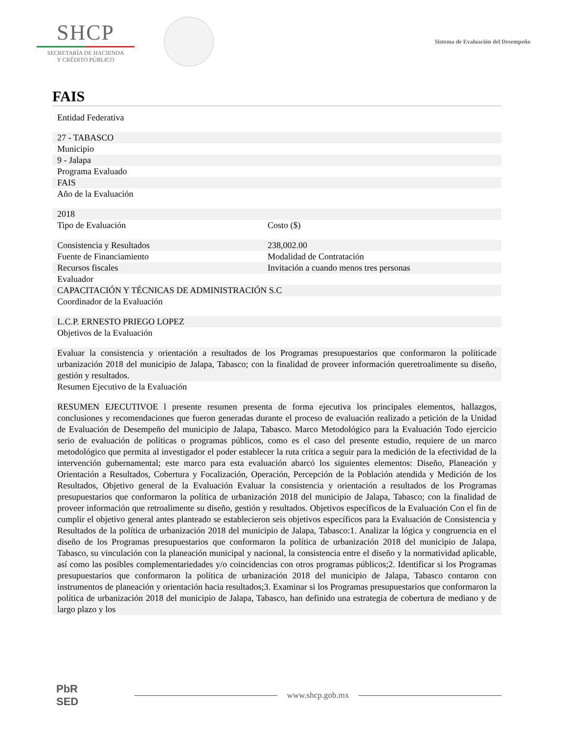SHCP
SECRETARÍA DE HACIENDA
Y CRÉDITO PÚBLICO
Sistema de Evaluación del Desempeño
FAIS
| Entidad Federativa | |
| 27 - TABASCO | |
| Municipio | |
| 9 - Jalapa | |
| Programa Evaluado | |
| FAIS | |
| Año de la Evaluación | |
| 2018 | |
| Tipo de Evaluación | Costo ($) |
| Consistencia y Resultados | 238,002.00 |
| Fuente de Financiamiento | Modalidad de Contratación |
| Recursos fiscales | Invitación a cuando menos tres personas |
| Evaluador | |
| CAPACITACIÓN Y TÉCNICAS DE ADMINISTRACIÓN S.C | |
| Coordinador de la Evaluación | |
| L.C.P. ERNESTO PRIEGO LOPEZ | |
| Objetivos de la Evaluación | |
| Evaluar la consistencia y orientación a resultados de los Programas presupuestarios que conformaron la políticade urbanización 2018 del municipio de Jalapa, Tabasco; con la finalidad de proveer información queretroalimente su diseño, gestión y resultados. | |
| Resumen Ejecutivo de la Evaluación | |
| RESUMEN EJECUTIVOE l presente resumen presenta de forma ejecutiva los principales elementos, hallazgos, conclusiones y recomendaciones que fueron generadas durante el proceso de evaluación realizado a petición de la Unidad de Evaluación de Desempeño del municipio de Jalapa, Tabasco. Marco Metodológico para la Evaluación Todo ejercicio serio de evaluación de políticas o programas públicos, como es el caso del presente estudio, requiere de un marco metodológico que permita al investigador el poder establecer la ruta crítica a seguir para la medición de la efectividad de la intervención gubernamental; este marco para esta evaluación abarcó los siguientes elementos: Diseño, Planeación y Orientación a Resultados, Cobertura y Focalización, Operación, Percepción de la Población atendida y Medición de los Resultados, Objetivo general de la Evaluación Evaluar la consistencia y orientación a resultados de los Programas presupuestarios que conformaron la política de urbanización 2018 del municipio de Jalapa, Tabasco; con la finalidad de proveer información que retroalimente su diseño, gestión y resultados. Objetivos específicos de la Evaluación Con el fin de cumplir el objetivo general antes planteado se establecieron seis objetivos específicos para la Evaluación de Consistencia y Resultados de la política de urbanización 2018 del municipio de Jalapa, Tabasco:1. Analizar la lógica y congruencia en el diseño de los Programas presupuestarios que conformaron la política de urbanización 2018 del municipio de Jalapa, Tabasco, su vinculación con la planeación municipal y nacional, la consistencia entre el diseño y la normatividad aplicable, así como las posibles complementariedades y/o coincidencias con otros programas públicos;2. Identificar si los Programas presupuestarios que conformaron la política de urbanización 2018 del municipio de Jalapa, Tabasco contaron con instrumentos de planeación y orientación hacia resultados;3. Examinar si los Programas presupuestarios que conformaron la política de urbanización 2018 del municipio de Jalapa, Tabasco, han definido una estrategia de cobertura de mediano y de largo plazo y los | |
PbR
SED
www.shcp.gob.mx